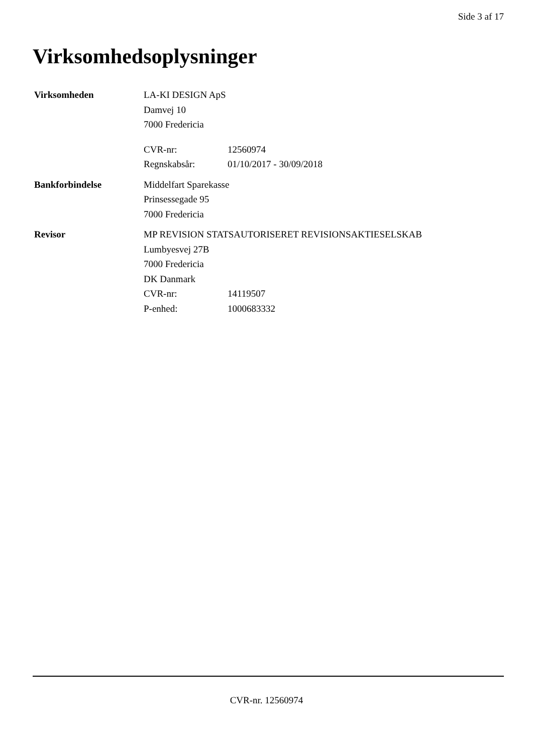Side 3 af 17
Virksomhedsoplysninger
| Virksomheden | LA-KI DESIGN ApS | |
| | Damvej 10 | |
| | 7000 Fredericia | |
| | CVR-nr: | 12560974 |
| | Regnskabsår: | 01/10/2017 - 30/09/2018 |
| Bankforbindelse | Middelfart Sparekasse | |
| | Prinsessegade 95 | |
| | 7000 Fredericia | |
| Revisor | MP REVISION STATSAUTORISERET REVISIONSAKTIESELSKAB | |
| | Lumbyesvej 27B | |
| | 7000 Fredericia | |
| | DK Danmark | |
| | CVR-nr: | 14119507 |
| | P-enhed: | 1000683332 |
CVR-nr. 12560974